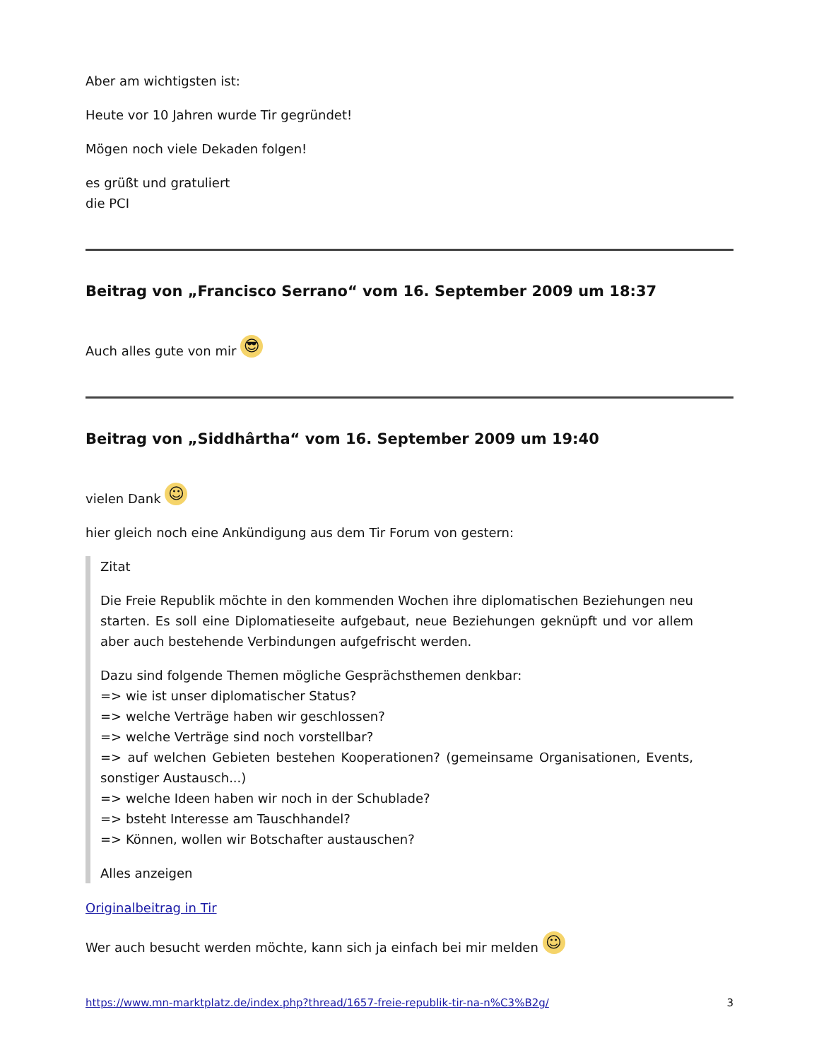Aber am wichtigsten ist:
Heute vor 10 Jahren wurde Tir gegründet!
Mögen noch viele Dekaden folgen!
es grüßt und gratuliert
die PCI
Beitrag von „Francisco Serrano“ vom 16. September 2009 um 18:37
Auch alles gute von mir 😎
Beitrag von „Siddhârtha“ vom 16. September 2009 um 19:40
vielen Dank ☺
hier gleich noch eine Ankündigung aus dem Tir Forum von gestern:
Zitat
Die Freie Republik möchte in den kommenden Wochen ihre diplomatischen Beziehungen neu starten. Es soll eine Diplomatieseite aufgebaut, neue Beziehungen geknüpft und vor allem aber auch bestehende Verbindungen aufgefrischt werden.
Dazu sind folgende Themen mögliche Gesprächsthemen denkbar:
=> wie ist unser diplomatischer Status?
=> welche Verträge haben wir geschlossen?
=> welche Verträge sind noch vorstellbar?
=> auf welchen Gebieten bestehen Kooperationen? (gemeinsame Organisationen, Events, sonstiger Austausch...)
=> welche Ideen haben wir noch in der Schublade?
=> bsteht Interesse am Tauschhandel?
=> Können, wollen wir Botschafter austauschen?
Alles anzeigen
Originalbeitrag in Tir
Wer auch besucht werden möchte, kann sich ja einfach bei mir melden ☺
https://www.mn-marktplatz.de/index.php?thread/1657-freie-republik-tir-na-n%C3%B2g/ 3